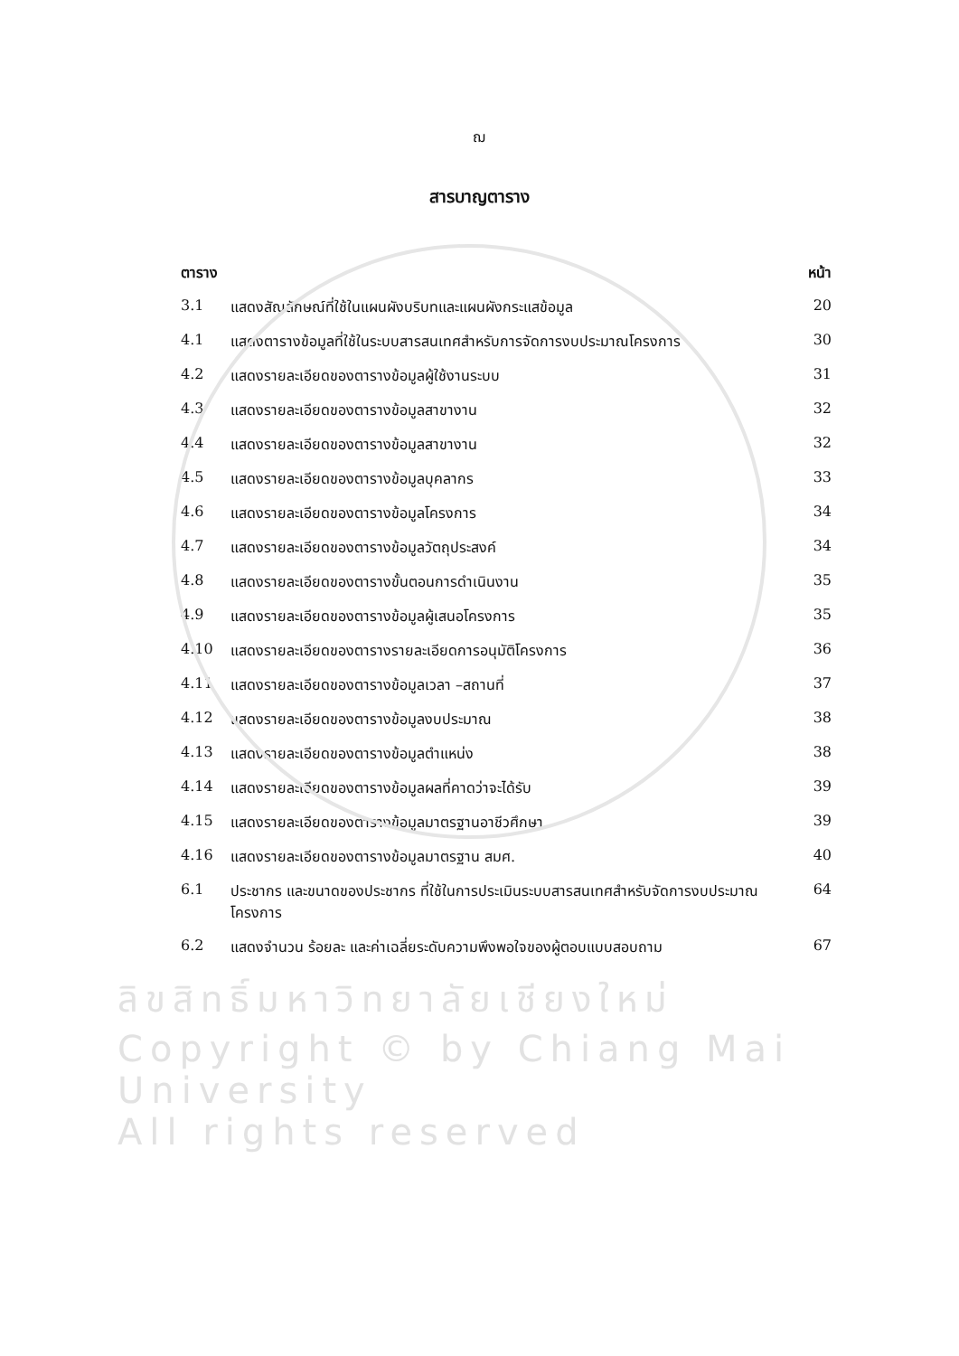ฌ
สารบาญตาราง
| ตาราง | | หน้า |
| --- | --- | --- |
| 3.1 | แสดงสัญลักษณ์ที่ใช้ในแผนผังบริบทและแผนผังกระแสข้อมูล | 20 |
| 4.1 | แสดงตารางข้อมูลที่ใช้ในระบบสารสนเทศสำหรับการจัดการงบประมาณโครงการ | 30 |
| 4.2 | แสดงรายละเอียดของตารางข้อมูลผู้ใช้งานระบบ | 31 |
| 4.3 | แสดงรายละเอียดของตารางข้อมูลสาขางาน | 32 |
| 4.4 | แสดงรายละเอียดของตารางข้อมูลสาขางาน | 32 |
| 4.5 | แสดงรายละเอียดของตารางข้อมูลบุคลากร | 33 |
| 4.6 | แสดงรายละเอียดของตารางข้อมูลโครงการ | 34 |
| 4.7 | แสดงรายละเอียดของตารางข้อมูลวัตถุประสงค์ | 34 |
| 4.8 | แสดงรายละเอียดของตารางขั้นตอนการดำเนินงาน | 35 |
| 4.9 | แสดงรายละเอียดของตารางข้อมูลผู้เสนอโครงการ | 35 |
| 4.10 | แสดงรายละเอียดของตารางรายละเอียดการอนุมัติโครงการ | 36 |
| 4.11 | แสดงรายละเอียดของตารางข้อมูลเวลา –สถานที่ | 37 |
| 4.12 | แสดงรายละเอียดของตารางข้อมูลงบประมาณ | 38 |
| 4.13 | แสดงรายละเอียดของตารางข้อมูลตำแหน่ง | 38 |
| 4.14 | แสดงรายละเอียดของตารางข้อมูลผลที่คาดว่าจะได้รับ | 39 |
| 4.15 | แสดงรายละเอียดของตารางข้อมูลมาตรฐานอาชีวศึกษา | 39 |
| 4.16 | แสดงรายละเอียดของตารางข้อมูลมาตรฐาน สมศ. | 40 |
| 6.1 | ประชากร และขนาดของประชากร ที่ใช้ในการประเมินระบบสารสนเทศสำหรับจัดการงบประมาณโครงการ | 64 |
| 6.2 | แสดงจำนวน ร้อยละ และค่าเฉลี่ยระดับความพึงพอใจของผู้ตอบแบบสอบถาม | 67 |
ลิขสิทธิ์มหาวิทยาลัยเชียงใหม่
Copyright © by Chiang Mai University
All rights reserved